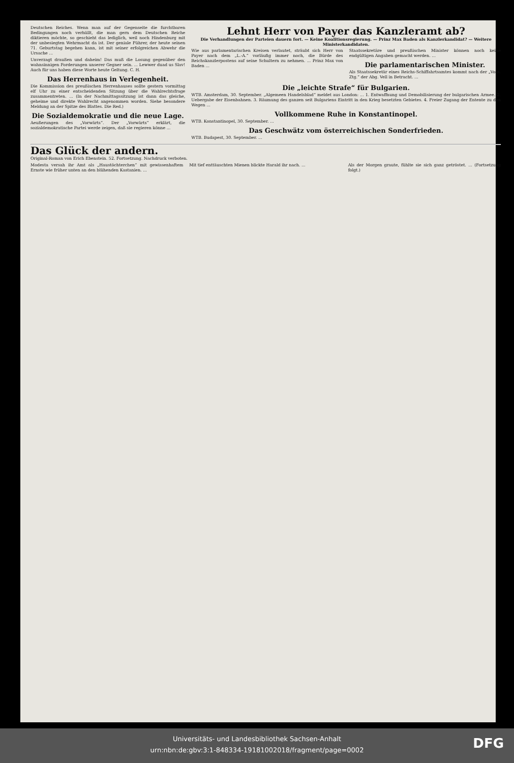Deutschen Reiches. Wenn man auf der Gegenseite die furchtbaren Bedingungen noch verhüllt, die man gern dem Deutschen Reiche diktieren möchte, so geschieht das lediglich, weil noch Hindenburg mit der unbesiegten Wehrmacht da ist. Der geniale Führer, der heute seinen 71. Geburtstag begehen kann, ist mit seiner erfolgreichen Abwehr die Ursache ...
Unverzagt draußen und daheim! Das muß die Losung gegenüber den wahnsinnigen Forderungen unserer Gegner sein. ... Lewwer duad us Slav! Auch für uns haben diese Worte heute Geltung. C. H.
Das Herrenhaus in Verlegenheit.
Die Kommission des preußischen Herrenhauses sollte gestern vormittag elf Uhr zu einer entscheidenden Sitzung über die Wahlrechtsfrage zusammentreten. ... (In der Nachmittagssitzung ist dann das gleiche, geheime und direkte Wahlrecht angenommen worden. Siehe besondere Meldung an der Spitze des Blattes. Die Red.)
Die Sozialdemokratie und die neue Lage.
Aeußerungen des „Vorwärts“. Der „Vorwärts“ erklärt, die sozialdemokratische Partei werde zeigen, daß sie regieren könne ...
Lehnt Herr von Payer das Kanzleramt ab?
Die Verhandlungen der Parteien dauern fort. — Keine Koalitionsregierung. — Prinz Max Baden als Kanzlerkandidat? — Weitere Ministerkandidaten.
Wie aus parlamentarischen Kreisen verlautet, sträubt sich Herr von Payer nach dem „L.-A.“ vorläufig immer noch, die Bürde des Reichskanzlerpostens auf seine Schultern zu nehmen. ... Prinz Max von Baden ...
Staatssekretäre und preußischen Minister können noch keine endgültigen Angaben gemacht werden. ...
Die parlamentarischen Minister.
Als Staatssekretär eines Reichs-Schiffahrtsamtes kommt nach der „Voss. Ztg.“ der Abg. Vell in Betracht. ...
Die „leichte Strafe“ für Bulgarien.
WTB. Amsterdam, 30. September. „Algemeen Handelsblad“ meldet aus London: ... 1. Entwaffnung und Demobilisierung der bulgarischen Armee. 2. Uebergabe der Eisenbahnen. 3. Räumung des ganzen seit Bulgariens Eintritt in den Krieg besetzten Gebietes. 4. Freier Zugang der Entente zu den Wegen ...
Vollkommene Ruhe in Konstantinopel.
WTB. Konstantinopel, 30. September. ...
Das Geschwätz vom österreichischen Sonderfrieden.
WTB. Budapest, 30. September. ...
Das Glück der andern.
Original-Roman von Erich Ebenstein. 52. Fortsetzung. Nachdruck verboten.
Modesta versah ihr Amt als „Haustöchterchen“ mit gewissenhaftem Ernste wie früher unten an den blühenden Kastanien. ...
Mit tief enttäuschten Mienen blickte Harald ihr nach. ...
Als der Morgen graute, fühlte sie sich ganz getröstet. ... (Fortsetzung folgt.)
Universitäts- und Landesbibliothek Sachsen-Anhalt
urn:nbn:de:gbv:3:1-848334-19181002018/fragment/page=0002
DFG